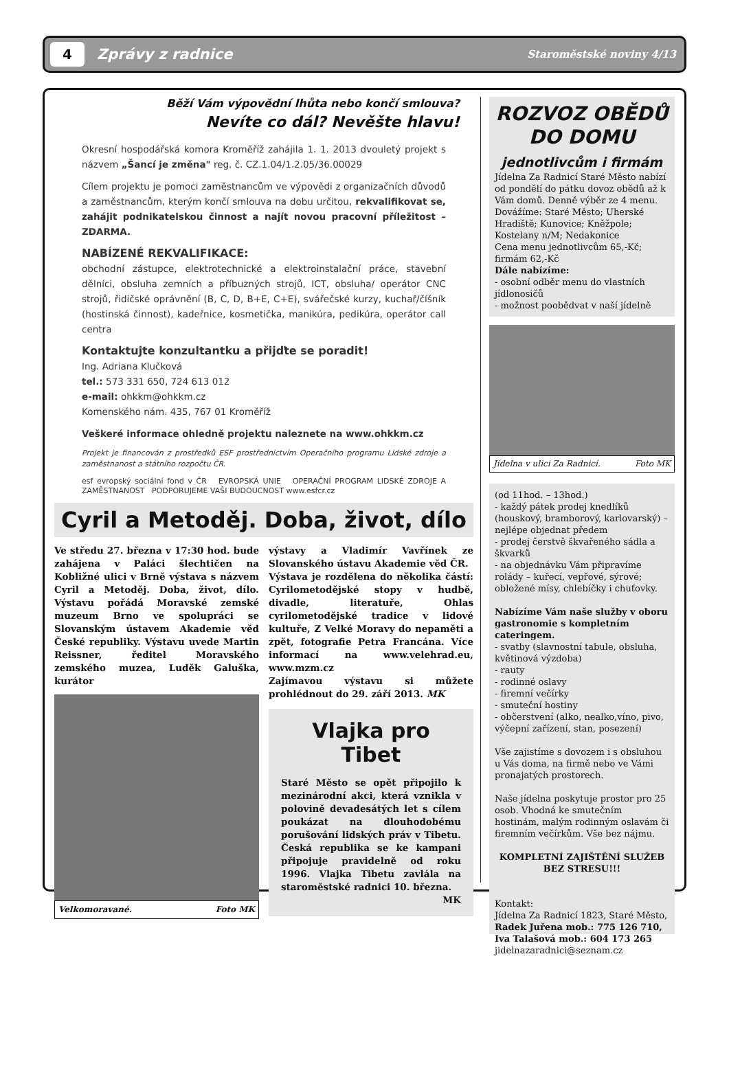4
Zprávy z radnice
Staroměstské noviny 4/13
Běží Vám výpovědní lhůta nebo končí smlouva?
Nevíte co dál? Nevěšte hlavu!
Okresní hospodářská komora Kroměříž zahájila 1. 1. 2013 dvouletý projekt s názvem „Šancí je změna" reg. č. CZ.1.04/1.2.05/36.00029
Cílem projektu je pomoci zaměstnancům ve výpovědi z organizačních důvodů a zaměstnancům, kterým končí smlouva na dobu určitou, rekvalifikovat se, zahájit podnikatelskou činnost a najít novou pracovní příležitost – ZDARMA.
NABÍZENÉ REKVALIFIKACE:
obchodní zástupce, elektrotechnické a elektroinstalační práce, stavební dělníci, obsluha zemních a příbuzných strojů, ICT, obsluha/ operátor CNC strojů, řidičské oprávnění (B, C, D, B+E, C+E), svářečské kurzy, kuchař/číšník (hostinská činnost), kadeřnice, kosmetička, manikúra, pedikúra, operátor call centra
Kontaktujte konzultantku a přijďte se poradit!
Ing. Adriana Klučková
tel.: 573 331 650, 724 613 012
e-mail: ohkkm@ohkkm.cz
Komenského nám. 435, 767 01 Kroměříž
Veškeré informace ohledně projektu naleznete na www.ohkkm.cz
Projekt je financován z prostředků ESF prostřednictvím Operačního programu Lidské zdroje a zaměstnanost a státního rozpočtu ČR.
esf evropský sociální fond v ČR EVROPSKÁ UNIE OPERAČNÍ PROGRAM LIDSKÉ ZDROJE A ZAMĚSTNANOST PODPORUJEME VAŠI BUDOUCNOST www.esfcr.cz
Cyril a Metoděj. Doba, život, dílo
Ve středu 27. března v 17:30 hod. bude zahájena v Paláci šlechtičen na Kobližné ulici v Brně výstava s názvem Cyril a Metoděj. Doba, život, dílo. Výstavu pořádá Moravské zemské muzeum Brno ve spolupráci se Slovanským ústavem Akademie věd České republiky. Výstavu uvede Martin Reissner, ředitel Moravského zemského muzea, Luděk Galuška, kurátor
Velkomoravané. Foto MK
výstavy a Vladimír Vavřínek ze Slovanského ústavu Akademie věd ČR.
Výstava je rozdělena do několika částí: Cyrilometodějské stopy v hudbě, divadle, literatuře, Ohlas cyrilometodějské tradice v lidové kultuře, Z Velké Moravy do nepaměti a zpět, fotografie Petra Francána. Více informací na www.velehrad.eu, www.mzm.cz
Zajímavou výstavu si můžete prohlédnout do 29. září 2013. MK
Vlajka pro Tibet
Staré Město se opět připojilo k mezinárodní akci, která vznikla v polovině devadesátých let s cílem poukázat na dlouhodobému porušování lidských práv v Tibetu. Česká republika se ke kampani připojuje pravidelně od roku 1996. Vlajka Tibetu zavlála na staroměstské radnici 10. března.
MK
ROZVOZ OBĚDŮ DO DOMU
jednotlivcům i firmám
Jídelna Za Radnicí Staré Město nabízí od pondělí do pátku dovoz obědů až k Vám domů. Denně výběr ze 4 menu.
Dovážíme: Staré Město; Uherské Hradiště; Kunovice; Kněžpole; Kostelany n/M; Nedakonice
Cena menu jednotlivcům 65,-Kč; firmám 62,-Kč
Dále nabízíme:
- osobní odběr menu do vlastních jídlonosičů
- možnost poobědvat v naší jídelně
Jídelna v ulici Za Radnicí. Foto MK
(od 11hod. – 13hod.)
- každý pátek prodej knedlíků (houskový, bramborový, karlovarský) – nejlépe objednat předem
- prodej čerstvě škvařeného sádla a škvarků
- na objednávku Vám připravíme rolády – kuřecí, vepřové, sýrové; obložené mísy, chlebíčky i chuťovky.
Nabízíme Vám naše služby v oboru gastronomie s kompletním cateringem.
- svatby (slavnostní tabule, obsluha, květinová výzdoba)
- rauty
- rodinné oslavy
- firemní večírky
- smuteční hostiny
- občerstvení (alko, nealko,víno, pivo, výčepní zařízení, stan, posezení)
Vše zajistíme s dovozem i s obsluhou u Vás doma, na firmě nebo ve Vámi pronajatých prostorech.
Naše jídelna poskytuje prostor pro 25 osob. Vhodná ke smutečním hostinám, malým rodinným oslavám či firemním večírkům. Vše bez nájmu.
KOMPLETNÍ ZAJIŠTĚNÍ SLUŽEB BEZ STRESU!!!
Kontakt:
Jídelna Za Radnicí 1823, Staré Město,
Radek Juřena mob.: 775 126 710,
Iva Talašová mob.: 604 173 265
jidelnazaradnici@seznam.cz